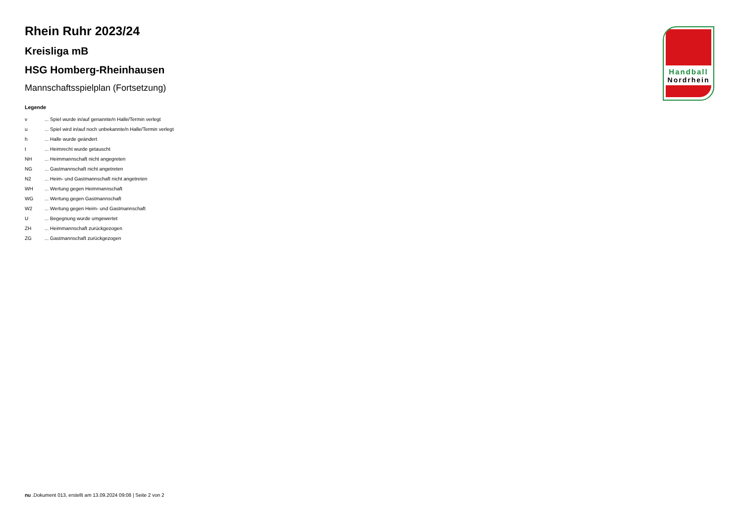Rhein Ruhr 2023/24
Kreisliga mB
HSG Homberg-Rheinhausen
Mannschaftsspielplan (Fortsetzung)
Legende
| v | ... Spiel wurde in/auf genannte/n Halle/Termin verlegt |
| u | ... Spiel wird in/auf noch unbekannte/n Halle/Termin verlegt |
| h | ... Halle wurde geändert |
| t | ... Heimrecht wurde getauscht |
| NH | ... Heimmannschaft nicht angegreten |
| NG | ... Gastmannschaft nicht angetreten |
| N2 | ... Heim- und Gastmannschaft nicht angetreten |
| WH | ... Wertung gegen Heimmannschaft |
| WG | ... Wertung gegen Gastmannschaft |
| W2 | ... Wertung gegen Heim- und Gastmannschaft |
| U | ... Begegnung wurde umgewertet |
| ZH | ... Heimmannschaft zurückgezogen |
| ZG | ... Gastmannschaft zurückgezogen |
Handball
Nordrhein
nu .Dokument 013, erstellt am 13.09.2024 09:08 | Seite 2 von 2